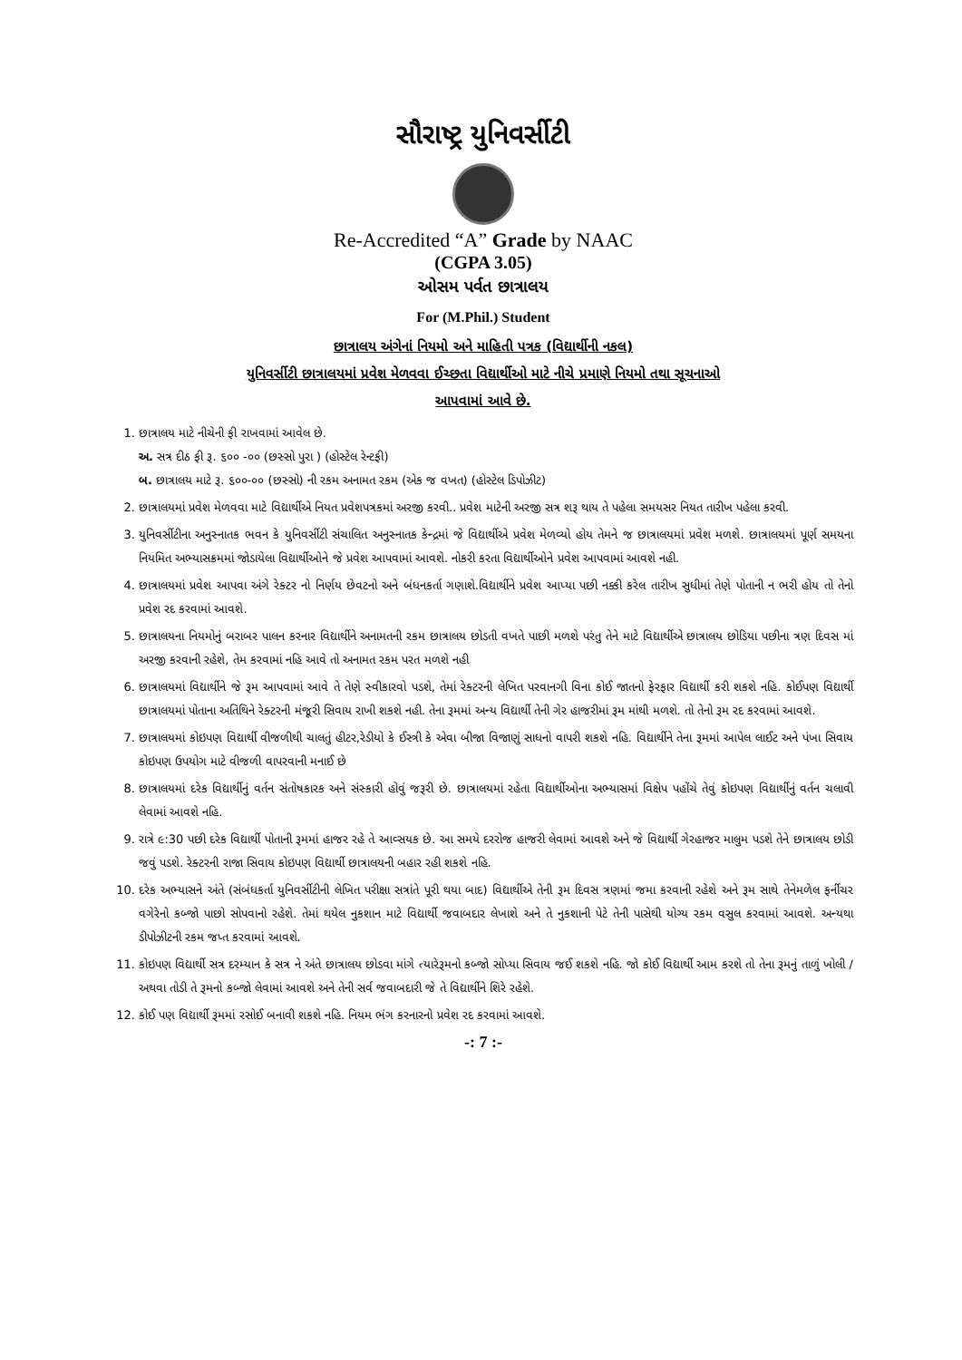સૌરાષ્ટ્ર યુનિવર્સીટી
Re-Accredited “A” Grade by NAAC
(CGPA 3.05)
ઓસમ પર્વત છાત્રાલય
For (M.Phil.) Student
છાત્રાલય અંગેનાં નિયમો અને માહિતી પત્રક (વિદ્યાર્થીની નકલ)
યુનિવર્સીટી છાત્રાલયમાં પ્રવેશ મેળવવા ઈચ્છતા વિદ્યાર્થીઓ માટે નીચે પ્રમાણે નિયમો તથા સૂચનાઓ
આપવામાં આવે છે.
1. છાત્રાલય માટે નીચેની ફી રાખવામાં આવેલ છે.
અ. સત્ર દીઠ ફી રૂ. ૬૦૦ -૦૦ (છસ્સો પુરા ) (હોસ્ટેલ રેન્ટફી)
બ. છાત્રાલય માટે રૂ. ૬૦૦-૦૦ (છસ્સો) ની રકમ અનામત રકમ (એક જ વખત) (હોસ્ટેલ ડિપોઝીટ)
2. છાત્રાલયમાં પ્રવેશ મેળવવા માટે વિદ્યાર્થીએ નિયત પ્રવેશપત્રકમાં અરજી કરવી.. પ્રવેશ માટેની અરજી સત્ર શરૂ થાય તે પહેલા સમયસર નિયત તારીખ પહેલા કરવી.
3. યુનિવર્સીટીના અનુસ્નાતક ભવન કે યુનિવર્સીટી સંચાલિત અનુસ્નાતક કેન્દ્રમાં જે વિદ્યાર્થીએ પ્રવેશ મેળવ્યો હોય તેમને જ છાત્રાલયમાં પ્રવેશ મળશે. છાત્રાલયમાં પૂર્ણ સમયના નિયમિત અભ્યાસક્રમમાં જોડાયેલા વિદ્યાર્થીઓને જે પ્રવેશ આપવામાં આવશે. નોકરી કરતા વિદ્યાર્થીઓને પ્રવેશ આપવામાં આવશે નહી.
4. છાત્રાલયમાં પ્રવેશ આપવા અંગે રેક્ટર નો નિર્ણય છેવટનો અને બંધનકર્તા ગણાશે.વિદ્યાર્થીને પ્રવેશ આપ્યા પછી નક્કી કરેલ તારીખ સુધીમાં તેણે પોતાની ન ભરી હોય તો તેનો પ્રવેશ રદ કરવામાં આવશે.
5. છાત્રાલયના નિયમોનું બરાબર પાલન કરનાર વિદ્યાર્થીને અનામતની રકમ છાત્રાલય છોડતી વખતે પાછી મળશે પરંતુ તેને માટે વિદ્યાર્થીએ છાત્રાલય છોડિયા પછીના ત્રણ દિવસ માં અરજી કરવાની રહેશે, તેમ કરવામાં નહિ આવે તો અનામત રકમ પરત મળશે નહી
6. છાત્રાલયમાં વિદ્યાર્થીને જે રૂમ આપવામાં આવે તે તેણે સ્વીકારવો પડશે, તેમાં રેક્ટરની લેખિત પરવાનગી વિના કોઈ જાતનો ફેરફાર વિદ્યાર્થી કરી શકશે નહિ. કોઈપણ વિદ્યાર્થી છાત્રાલયમાં પોતાના અતિથિને રેક્ટરની મંજૂરી સિવાય રાખી શકશે નહી. તેના રૂમમાં અન્ય વિદ્યાર્થી તેની ગેર હાજરીમાં રૂમ માંથી મળશે. તો તેનો રૂમ રદ કરવામાં આવશે.
7. છાત્રાલયમાં કોઇપણ વિદ્યાર્થી વીજળીથી ચાલતું હીટર,રેડીયો કે ઈસ્ત્રી કે એવા બીજા વિજાણું સાધનો વાપરી શકશે નહિ. વિદ્યાર્થીને તેના રૂમમાં આપેલ લાઈટ અને પંખા સિવાય કોઇપણ ઉપયોગ માટે વીજળી વાપરવાની મનાઈ છે
8. છાત્રાલયમાં દરેક વિદ્યાર્થીનું વર્તન સંતોષકારક અને સંસ્કારી હોવું જરૂરી છે. છાત્રાલયમાં રહેતા વિદ્યાર્થીઓના અભ્યાસમાં વિક્ષેપ પહોંચે તેવું કોઇપણ વિદ્યાર્થીનું વર્તન ચલાવી લેવામાં આવશે નહિ.
9. રાત્રે ૯:30 પછી દરેક વિદ્યાર્થી પોતાની રૂમમાં હાજર રહે તે આવ્સયક છે. આ સમયે દરરોજ હાજરી લેવામાં આવશે અને જે વિદ્યાર્થી ગેરહાજર માલુમ પડશે તેને છાત્રાલય છોડી જવું પડશે. રેક્ટરની રાજા સિવાય કોઇપણ વિદ્યાર્થી છાત્રાલયની બહાર રહી શકશે નહિ.
10. દરેક અભ્યાસને અંતે (સંબંધકર્તા યુનિવર્સીટીની લેખિત પરીક્ષા સત્રાંતે પૂરી થયા બાદ) વિદ્યાર્થીએ તેની રૂમ દિવસ ત્રણમાં જમા કરવાની રહેશે અને રૂમ સાથે તેનેમળેલ ફર્નીચર વગેરેનો કબ્જો પાછો સોપવાનો રહેશે. તેમાં થયેલ નુકશાન માટે વિદ્યાર્થી જવાબદાર લેખાશે અને તે નુકશાની પેટે તેની પાસેથી યોગ્ય રકમ વસુલ કરવામાં આવશે. અન્યથા ડીપોઝીટની રકમ જપ્ત કરવામાં આવશે.
11. કોઇપણ વિદ્યાર્થી સત્ર દરમ્યાન કે સત્ર ને અંતે છાત્રાલય છોડવા માંગે ત્યારેરૂમનો કબ્જો સોપ્યા સિવાય જઈ શકશે નહિ. જો કોઈ વિદ્યાર્થી આમ કરશે તો તેના રૂમનું તાળું ખોલી / અથવા તોડી તે રૂમનો કબ્જો લેવામાં આવશે અને તેની સર્વ જવાબદારી જે તે વિદ્યાર્થીને શિરે રહેશે.
12. કોઈ પણ વિદ્યાર્થી રૂમમાં રસોઈ બનાવી શકશે નહિ. નિયમ ભંગ કરનારનો પ્રવેશ રદ કરવામાં આવશે.
-: 7 :-